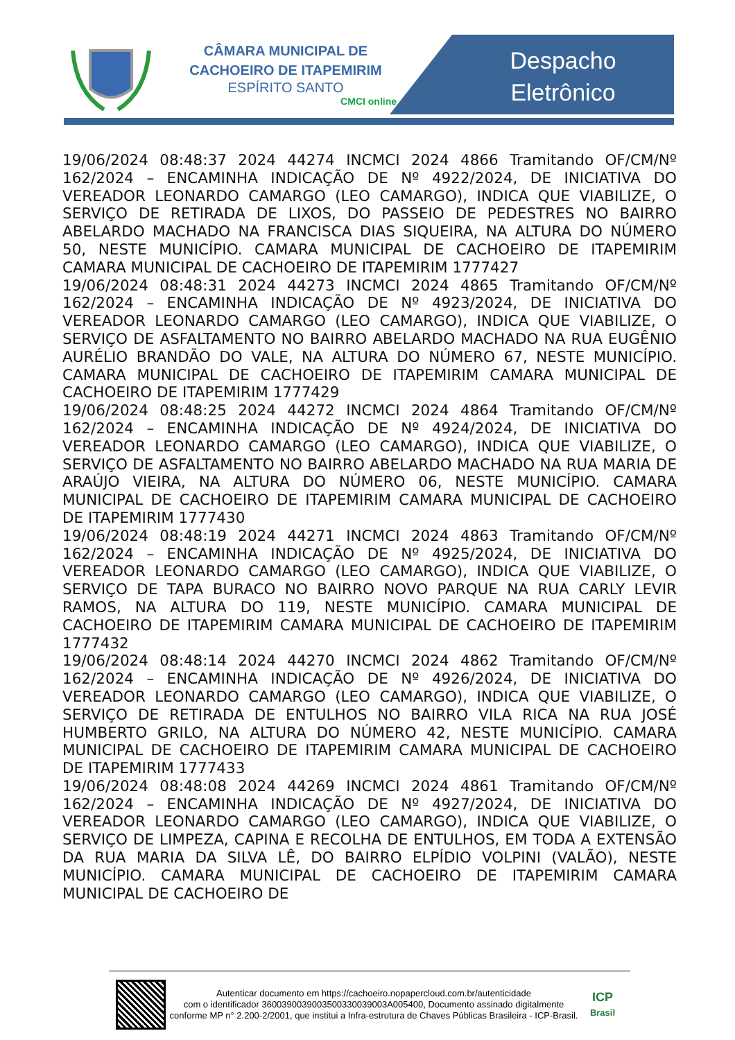CÂMARA MUNICIPAL DE
CACHOEIRO DE ITAPEMIRIM
ESPÍRITO SANTO
CMCI online
Despacho Eletrônico
19/06/2024 08:48:37 2024 44274 INCMCI 2024 4866 Tramitando OF/CM/Nº 162/2024 – ENCAMINHA INDICAÇÃO DE Nº 4922/2024, DE INICIATIVA DO VEREADOR LEONARDO CAMARGO (LEO CAMARGO), INDICA QUE VIABILIZE, O SERVIÇO DE RETIRADA DE LIXOS, DO PASSEIO DE PEDESTRES NO BAIRRO ABELARDO MACHADO NA FRANCISCA DIAS SIQUEIRA, NA ALTURA DO NÚMERO 50, NESTE MUNICÍPIO. CAMARA MUNICIPAL DE CACHOEIRO DE ITAPEMIRIM CAMARA MUNICIPAL DE CACHOEIRO DE ITAPEMIRIM 1777427
19/06/2024 08:48:31 2024 44273 INCMCI 2024 4865 Tramitando OF/CM/Nº 162/2024 – ENCAMINHA INDICAÇÃO DE Nº 4923/2024, DE INICIATIVA DO VEREADOR LEONARDO CAMARGO (LEO CAMARGO), INDICA QUE VIABILIZE, O SERVIÇO DE ASFALTAMENTO NO BAIRRO ABELARDO MACHADO NA RUA EUGÊNIO AURÉLIO BRANDÃO DO VALE, NA ALTURA DO NÚMERO 67, NESTE MUNICÍPIO. CAMARA MUNICIPAL DE CACHOEIRO DE ITAPEMIRIM CAMARA MUNICIPAL DE CACHOEIRO DE ITAPEMIRIM 1777429
19/06/2024 08:48:25 2024 44272 INCMCI 2024 4864 Tramitando OF/CM/Nº 162/2024 – ENCAMINHA INDICAÇÃO DE Nº 4924/2024, DE INICIATIVA DO VEREADOR LEONARDO CAMARGO (LEO CAMARGO), INDICA QUE VIABILIZE, O SERVIÇO DE ASFALTAMENTO NO BAIRRO ABELARDO MACHADO NA RUA MARIA DE ARAÚJO VIEIRA, NA ALTURA DO NÚMERO 06, NESTE MUNICÍPIO. CAMARA MUNICIPAL DE CACHOEIRO DE ITAPEMIRIM CAMARA MUNICIPAL DE CACHOEIRO DE ITAPEMIRIM 1777430
19/06/2024 08:48:19 2024 44271 INCMCI 2024 4863 Tramitando OF/CM/Nº 162/2024 – ENCAMINHA INDICAÇÃO DE Nº 4925/2024, DE INICIATIVA DO VEREADOR LEONARDO CAMARGO (LEO CAMARGO), INDICA QUE VIABILIZE, O SERVIÇO DE TAPA BURACO NO BAIRRO NOVO PARQUE NA RUA CARLY LEVIR RAMOS, NA ALTURA DO 119, NESTE MUNICÍPIO. CAMARA MUNICIPAL DE CACHOEIRO DE ITAPEMIRIM CAMARA MUNICIPAL DE CACHOEIRO DE ITAPEMIRIM 1777432
19/06/2024 08:48:14 2024 44270 INCMCI 2024 4862 Tramitando OF/CM/Nº 162/2024 – ENCAMINHA INDICAÇÃO DE Nº 4926/2024, DE INICIATIVA DO VEREADOR LEONARDO CAMARGO (LEO CAMARGO), INDICA QUE VIABILIZE, O SERVIÇO DE RETIRADA DE ENTULHOS NO BAIRRO VILA RICA NA RUA JOSÉ HUMBERTO GRILO, NA ALTURA DO NÚMERO 42, NESTE MUNICÍPIO. CAMARA MUNICIPAL DE CACHOEIRO DE ITAPEMIRIM CAMARA MUNICIPAL DE CACHOEIRO DE ITAPEMIRIM 1777433
19/06/2024 08:48:08 2024 44269 INCMCI 2024 4861 Tramitando OF/CM/Nº 162/2024 – ENCAMINHA INDICAÇÃO DE Nº 4927/2024, DE INICIATIVA DO VEREADOR LEONARDO CAMARGO (LEO CAMARGO), INDICA QUE VIABILIZE, O SERVIÇO DE LIMPEZA, CAPINA E RECOLHA DE ENTULHOS, EM TODA A EXTENSÃO DA RUA MARIA DA SILVA LÊ, DO BAIRRO ELPÍDIO VOLPINI (VALÃO), NESTE MUNICÍPIO. CAMARA MUNICIPAL DE CACHOEIRO DE ITAPEMIRIM CAMARA MUNICIPAL DE CACHOEIRO DE
Autenticar documento em https://cachoeiro.nopapercloud.com.br/autenticidade
com o identificador 3600390039003500330039003A005400, Documento assinado digitalmente conforme MP n° 2.200-2/2001, que institui a Infra-estrutura de Chaves Públicas Brasileira - ICP-Brasil.
ICP
Brasil